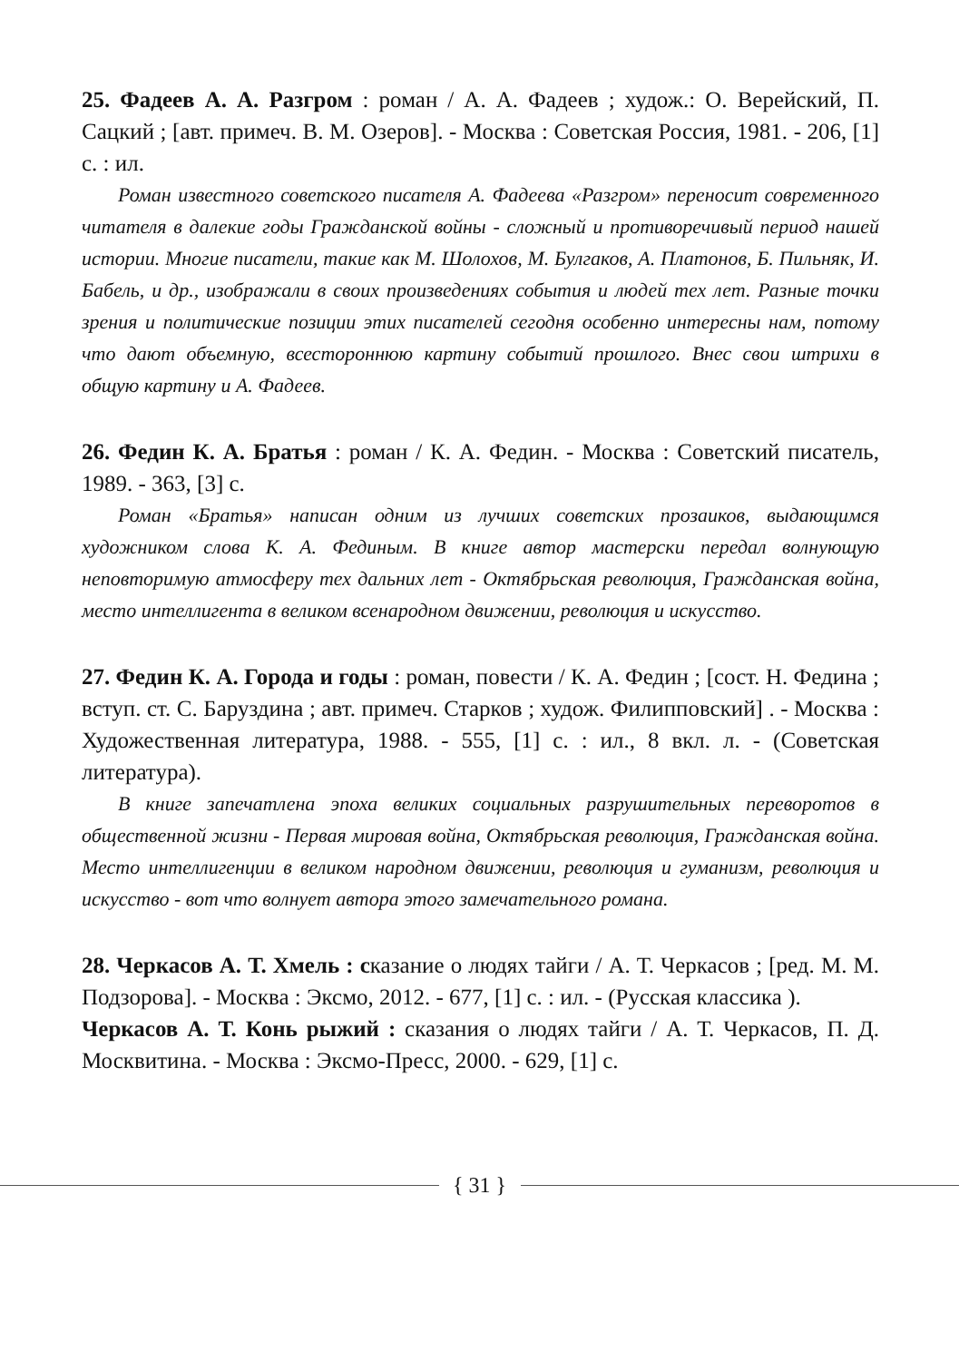25. Фадеев А. А. Разгром : роман / А. А. Фадеев ; худож.: О. Верейский, П. Сацкий ; [авт. примеч. В. М. Озеров]. - Москва : Советская Россия, 1981. - 206, [1] с. : ил.
Роман известного советского писателя А. Фадеева «Разгром» переносит современного читателя в далекие годы Гражданской войны - сложный и противоречивый период нашей истории. Многие писатели, такие как М. Шолохов, М. Булгаков, А. Платонов, Б. Пильняк, И. Бабель, и др., изображали в своих произведениях события и людей тех лет. Разные точки зрения и политические позиции этих писателей сегодня особенно интересны нам, потому что дают объемную, всестороннюю картину событий прошлого. Внес свои штрихи в общую картину и А. Фадеев.
26. Федин К. А. Братья : роман / К. А. Федин. - Москва : Советский писатель, 1989. - 363, [3] с.
Роман «Братья» написан одним из лучших советских прозаиков, выдающимся художником слова К. А. Фединым. В книге автор мастерски передал волнующую неповторимую атмосферу тех дальних лет - Октябрьская революция, Гражданская война, место интеллигента в великом всенародном движении, революция и искусство.
27. Федин К. А. Города и годы : роман, повести / К. А. Федин ; [сост. Н. Федина ; вступ. ст. С. Баруздина ; авт. примеч. Старков ; худож. Филипповский] . - Москва : Художественная литература, 1988. - 555, [1] с. : ил., 8 вкл. л. - (Советская литература).
В книге запечатлена эпоха великих социальных разрушительных переворотов в общественной жизни - Первая мировая война, Октябрьская революция, Гражданская война. Место интеллигенции в великом народном движении, революция и гуманизм, революция и искусство - вот что волнует автора этого замечательного романа.
28. Черкасов А. Т. Хмель : сказание о людях тайги / А. Т. Черкасов ; [ред. М. М. Подзорова]. - Москва : Эксмо, 2012. - 677, [1] с. : ил. - (Русская классика ).
Черкасов А. Т. Конь рыжий : сказания о людях тайги / А. Т. Черкасов, П. Д. Москвитина. - Москва : Эксмо-Пресс, 2000. - 629, [1] с.
{ 31 }